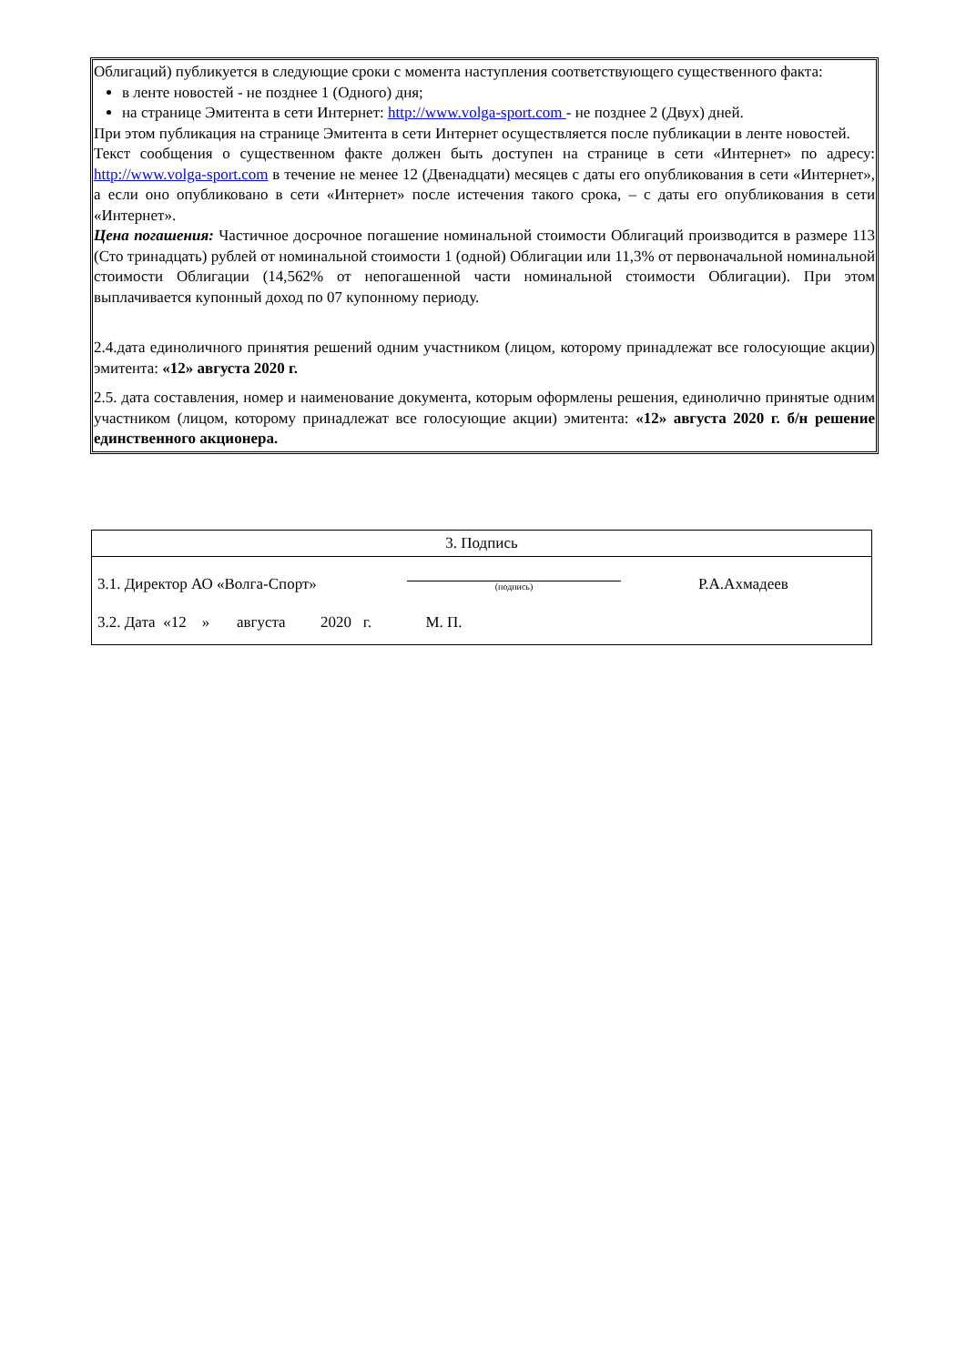Облигаций) публикуется в следующие сроки с момента наступления соответствующего существенного факта:
в ленте новостей - не позднее 1 (Одного) дня;
на странице Эмитента в сети Интернет: http://www.volga-sport.com - не позднее 2 (Двух) дней.
При этом публикация на странице Эмитента в сети Интернет осуществляется после публикации в ленте новостей.
Текст сообщения о существенном факте должен быть доступен на странице в сети «Интернет» по адресу: http://www.volga-sport.com в течение не менее 12 (Двенадцати) месяцев с даты его опубликования в сети «Интернет», а если оно опубликовано в сети «Интернет» после истечения такого срока, – с даты его опубликования в сети «Интернет».
Цена погашения: Частичное досрочное погашение номинальной стоимости Облигаций производится в размере 113 (Сто тринадцать) рублей от номинальной стоимости 1 (одной) Облигации или 11,3% от первоначальной номинальной стоимости Облигации (14,562% от непогашенной части номинальной стоимости Облигации). При этом выплачивается купонный доход по 07 купонному периоду.
2.4.дата единоличного принятия решений одним участником (лицом, которому принадлежат все голосующие акции) эмитента: «12» августа 2020 г.
2.5. дата составления, номер и наименование документа, которым оформлены решения, единолично принятые одним участником (лицом, которому принадлежат все голосующие акции) эмитента: «12» августа 2020 г. б/н решение единственного акционера.
| 3. Подпись |
| 3.1. Директор АО «Волга-Спорт» (подпись) Р.А.Ахмадеев 3.2. Дата «12 » августа 2020 г. М. П. |